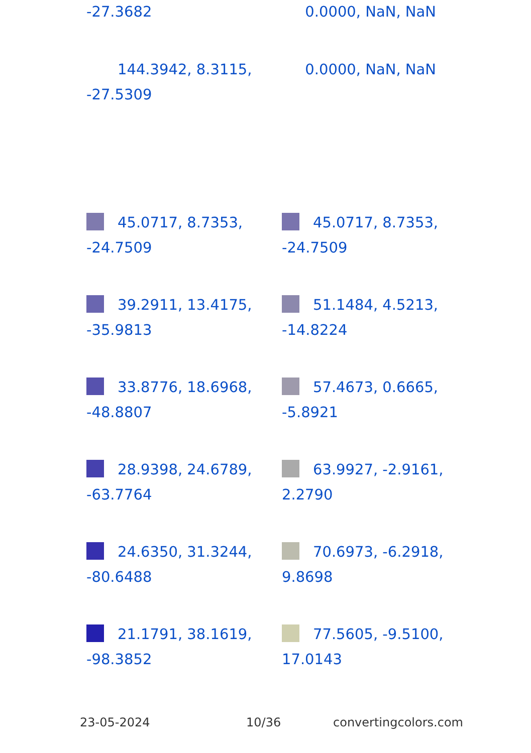-27.3682 0.0000, NaN, NaN
144.3942, 8.3115, -27.5309
0.0000, NaN, NaN
45.0717, 8.7353, -24.7509
45.0717, 8.7353, -24.7509
39.2911, 13.4175, -35.9813
51.1484, 4.5213, -14.8224
33.8776, 18.6968, -48.8807
57.4673, 0.6665, -5.8921
28.9398, 24.6789, -63.7764
63.9927, -2.9161, 2.2790
24.6350, 31.3244, -80.6488
70.6973, -6.2918, 9.8698
21.1791, 38.1619, -98.3852
77.5605, -9.5100, 17.0143
23-05-2024 10/36 convertingcolors.com